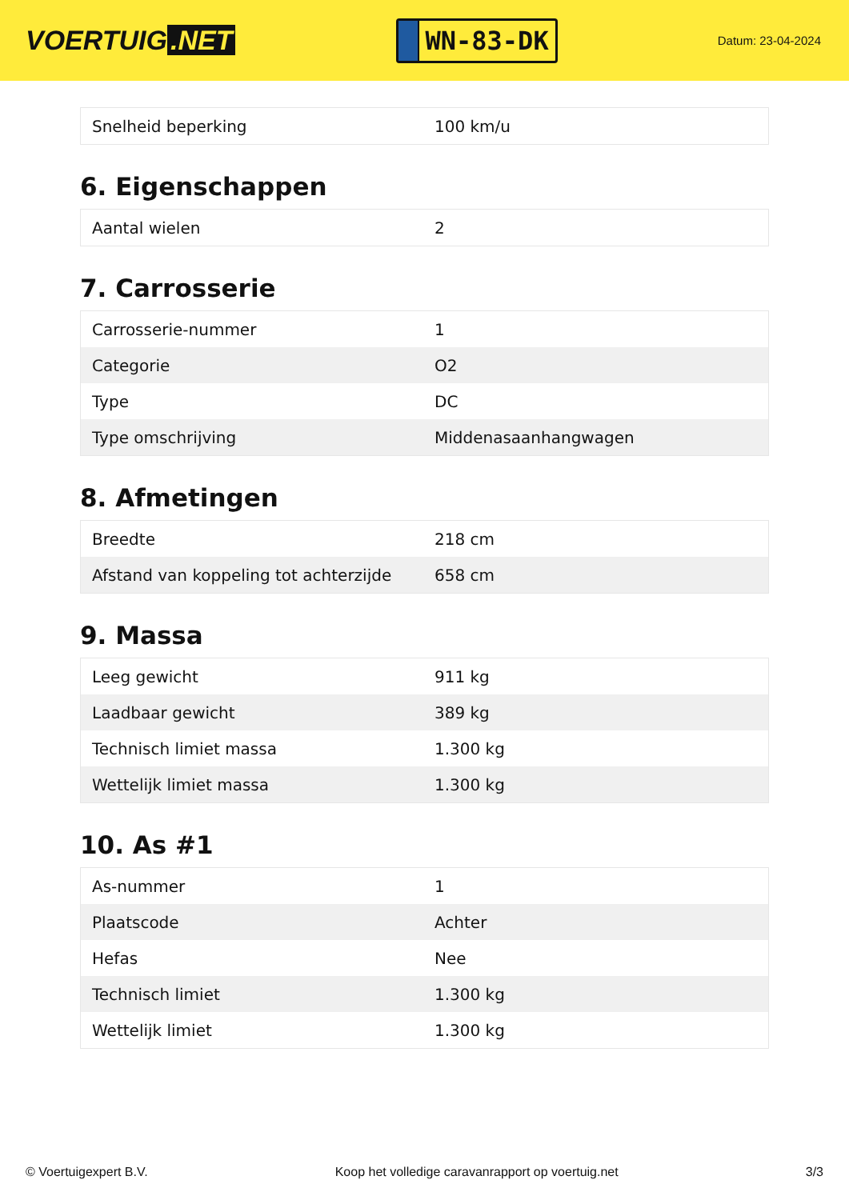VOERTUIG.NET
WN-83-DK
Datum: 23-04-2024
| Snelheid beperking | 100 km/u |
6. Eigenschappen
| Aantal wielen | 2 |
7. Carrosserie
| Carrosserie-nummer | 1 |
| Categorie | O2 |
| Type | DC |
| Type omschrijving | Middenasaanhangwagen |
8. Afmetingen
| Breedte | 218 cm |
| Afstand van koppeling tot achterzijde | 658 cm |
9. Massa
| Leeg gewicht | 911 kg |
| Laadbaar gewicht | 389 kg |
| Technisch limiet massa | 1.300 kg |
| Wettelijk limiet massa | 1.300 kg |
10. As #1
| As-nummer | 1 |
| Plaatscode | Achter |
| Hefas | Nee |
| Technisch limiet | 1.300 kg |
| Wettelijk limiet | 1.300 kg |
© Voertuigexpert B.V. Koop het volledige caravanrapport op voertuig.net 3/3